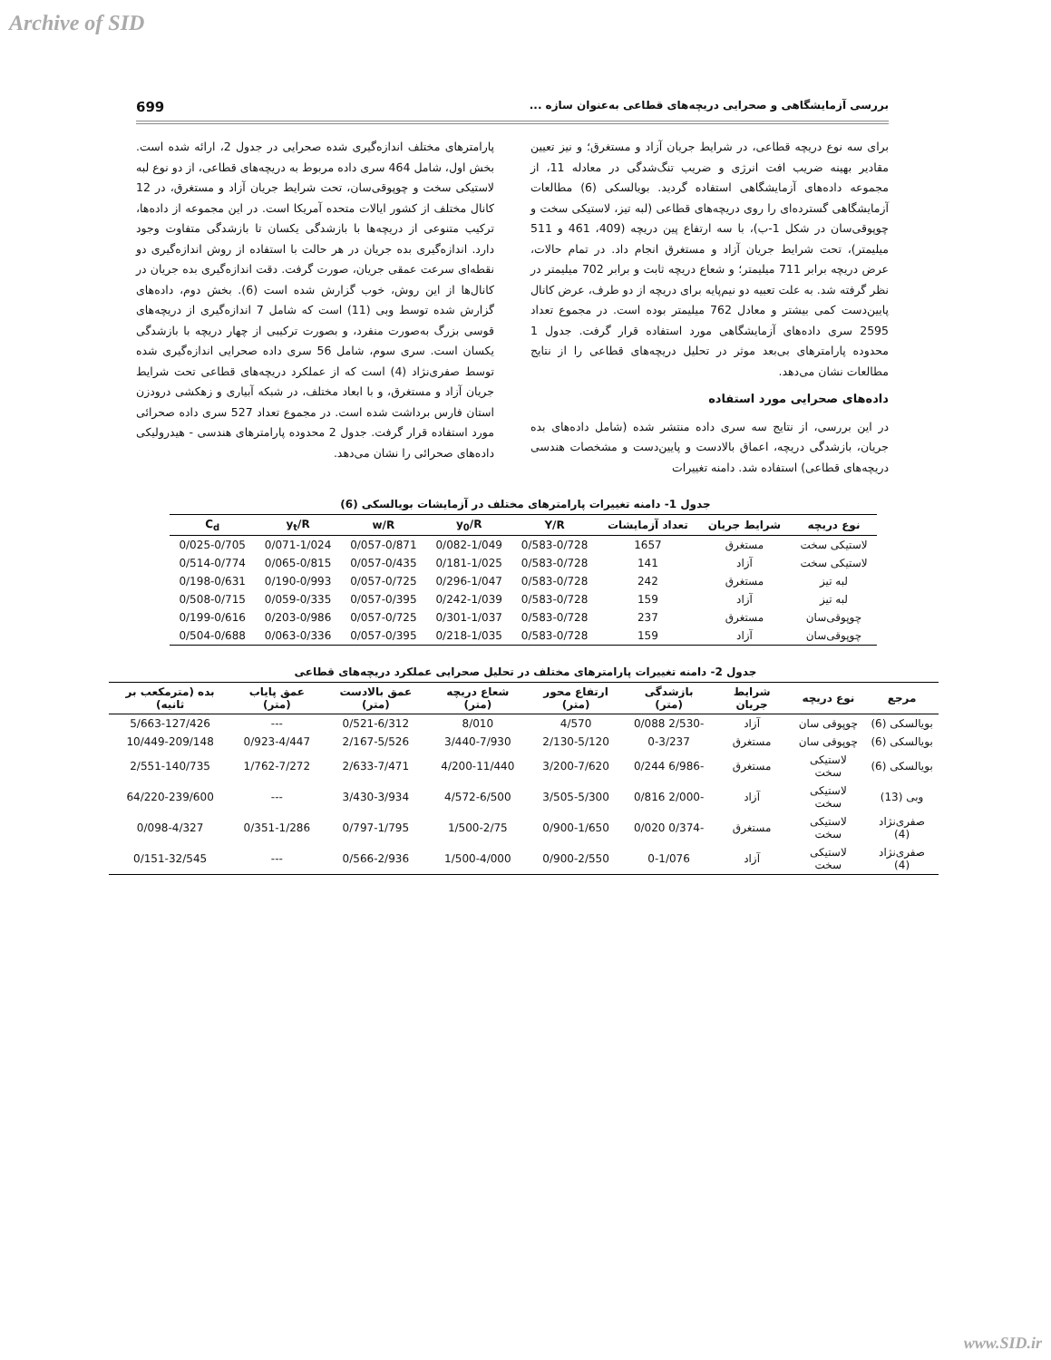Archive of SID
بررسی آزمایشگاهی و صحرایی دریچه‌های قطاعی به‌عنوان سازه ... 699
برای سه نوع دریچه قطاعی، در شرایط جریان آزاد و مستغرق؛ و نیز تعیین مقادیر بهینه ضریب افت انرژی و ضریب تنگ‌شدگی در معادله 11، از مجموعه داده‌های آزمایشگاهی استفاده گردید. بویالسکی (6) مطالعات آزمایشگاهی گسترده‌ای را روی دریچه‌های قطاعی (لبه تیز، لاستیکی سخت و چوپوقی‌سان در شکل 1-ب)، با سه ارتفاع پین دریچه (409، 461 و 511 میلیمتر)، تحت شرایط جریان آزاد و مستغرق انجام داد. در تمام حالات، عرض دریچه برابر 711 میلیمتر؛ و شعاع دریچه ثابت و برابر 702 میلیمتر در نظر گرفته شد. به علت تعبیه دو نیم‌پایه برای دریچه از دو طرف، عرض کانال پایین‌دست کمی بیشتر و معادل 762 میلیمتر بوده است. در مجموع تعداد 2595 سری داده‌های آزمایشگاهی مورد استفاده قرار گرفت. جدول 1 محدوده پارامترهای بی‌بعد موثر در تحلیل دریچه‌های قطاعی را از نتایج مطالعات نشان می‌دهد.
داده‌های صحرایی مورد استفاده
در این بررسی، از نتایج سه سری داده منتشر شده (شامل داده‌های بده جریان، بازشدگی دریچه، اعماق بالادست و پایین‌دست و مشخصات هندسی دریچه‌های قطاعی) استفاده شد. دامنه تغییرات
پارامترهای مختلف اندازه‌گیری شده صحرایی در جدول 2، ارائه شده است. بخش اول، شامل 464 سری داده مربوط به دریچه‌های قطاعی، از دو نوع لبه لاستیکی سخت و چوپوقی‌سان، تحت شرایط جریان آزاد و مستغرق، در 12 کانال مختلف از کشور ایالات متحده آمریکا است. در این مجموعه از داده‌ها، ترکیب متنوعی از دریچه‌ها با بازشدگی یکسان تا بازشدگی متفاوت وجود دارد. اندازه‌گیری بده جریان در هر حالت با استفاده از روش اندازه‌گیری دو نقطه‌ای سرعت عمقی جریان، صورت گرفت. دقت اندازه‌گیری بده جریان در کانال‌ها از این روش، خوب گزارش شده است (6). بخش دوم، داده‌های گزارش شده توسط وبی (11) است که شامل 7 اندازه‌گیری از دریچه‌های قوسی بزرگ به‌صورت منفرد، و بصورت ترکیبی از چهار دریچه با بازشدگی یکسان است. سری سوم، شامل 56 سری داده صحرایی اندازه‌گیری شده توسط صفری‌نژاد (4) است که از عملکرد دریچه‌های قطاعی تحت شرایط جریان آزاد و مستغرق، و با ابعاد مختلف، در شبکه آبیاری و زهکشی درودزن استان فارس برداشت شده است. در مجموع تعداد 527 سری داده صحرائی مورد استفاده قرار گرفت. جدول 2 محدوده پارامترهای هندسی - هیدرولیکی داده‌های صحرائی را نشان می‌دهد.
جدول 1- دامنه تغییرات پارامترهای مختلف در آزمایشات بویالسکی (6)
| نوع دریچه | شرایط جریان | تعداد آزمایشات | Y/R | y<sub>0</sub>/R | w/R | y<sub>t</sub>/R | C<sub>d</sub> |
| --- | --- | --- | --- | --- | --- | --- | --- |
| لاستیکی سخت | مستغرق | 1657 | 0/583-0/728 | 0/082-1/049 | 0/057-0/871 | 0/071-1/024 | 0/025-0/705 |
| لاستیکی سخت | آزاد | 141 | 0/583-0/728 | 0/181-1/025 | 0/057-0/435 | 0/065-0/815 | 0/514-0/774 |
| لبه تیز | مستغرق | 242 | 0/583-0/728 | 0/296-1/047 | 0/057-0/725 | 0/190-0/993 | 0/198-0/631 |
| لبه تیز | آزاد | 159 | 0/583-0/728 | 0/242-1/039 | 0/057-0/395 | 0/059-0/335 | 0/508-0/715 |
| چوپوقی‌سان | مستغرق | 237 | 0/583-0/728 | 0/301-1/037 | 0/057-0/725 | 0/203-0/986 | 0/199-0/616 |
| چوپوقی‌سان | آزاد | 159 | 0/583-0/728 | 0/218-1/035 | 0/057-0/395 | 0/063-0/336 | 0/504-0/688 |
جدول 2- دامنه تغییرات پارامترهای مختلف در تحلیل صحرایی عملکرد دریچه‌های قطاعی
| مرجع | نوع دریچه | شرایط جریان | بازشدگی (متر) | ارتفاع محور (متر) | شعاع دریچه (متر) | عمق بالادست (متر) | عمق پایاب (متر) | بده (مترمکعب بر ثانیه) |
| --- | --- | --- | --- | --- | --- | --- | --- | --- |
| بویالسکی (6) | چوپوقی سان | آزاد | -2/530 0/088 | 4/570 | 8/010 | 0/521-6/312 | --- | 5/663-127/426 |
| بویالسکی (6) | چوپوقی سان | مستغرق | 0-3/237 | 2/130-5/120 | 3/440-7/930 | 2/167-5/526 | 0/923-4/447 | 10/449-209/148 |
| بویالسکی (6) | لاستیکی سخت | مستغرق | -6/986 0/244 | 3/200-7/620 | 4/200-11/440 | 2/633-7/471 | 1/762-7/272 | 2/551-140/735 |
| وبی (13) | لاستیکی سخت | آزاد | -2/000 0/816 | 3/505-5/300 | 4/572-6/500 | 3/430-3/934 | --- | 64/220-239/600 |
| صفری‌نژاد (4) | لاستیکی سخت | مستغرق | -0/374 0/020 | 0/900-1/650 | 1/500-2/75 | 0/797-1/795 | 0/351-1/286 | 0/098-4/327 |
| صفری‌نژاد (4) | لاستیکی سخت | آزاد | 0-1/076 | 0/900-2/550 | 1/500-4/000 | 0/566-2/936 | --- | 0/151-32/545 |
www.SID.ir